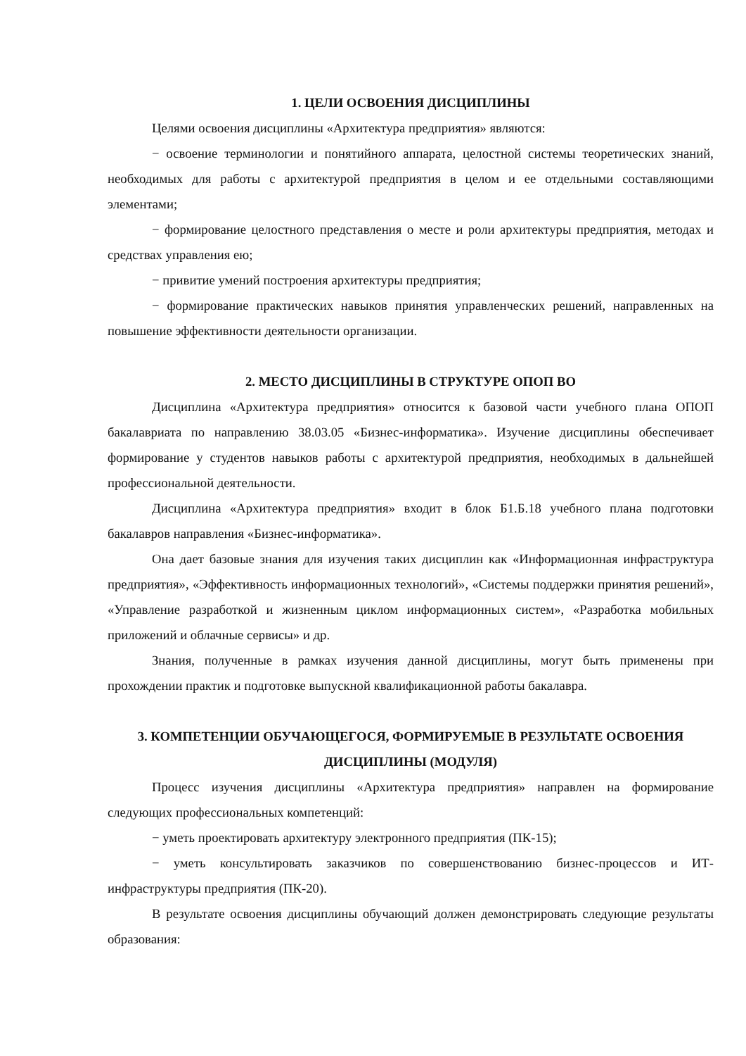1. ЦЕЛИ ОСВОЕНИЯ ДИСЦИПЛИНЫ
Целями освоения дисциплины «Архитектура предприятия» являются:
− освоение терминологии и понятийного аппарата, целостной системы теоретических знаний, необходимых для работы с архитектурой предприятия в целом и ее отдельными составляющими элементами;
− формирование целостного представления о месте и роли архитектуры предприятия, методах и средствах управления ею;
− привитие умений построения архитектуры предприятия;
− формирование практических навыков принятия управленческих решений, направленных на повышение эффективности деятельности организации.
2. МЕСТО ДИСЦИПЛИНЫ В СТРУКТУРЕ ОПОП ВО
Дисциплина «Архитектура предприятия» относится к базовой части учебного плана ОПОП бакалавриата по направлению 38.03.05 «Бизнес-информатика». Изучение дисциплины обеспечивает формирование у студентов навыков работы с архитектурой предприятия, необходимых в дальнейшей профессиональной деятельности.
Дисциплина «Архитектура предприятия» входит в блок Б1.Б.18 учебного плана подготовки бакалавров направления «Бизнес-информатика».
Она дает базовые знания для изучения таких дисциплин как «Информационная инфраструктура предприятия», «Эффективность информационных технологий», «Системы поддержки принятия решений», «Управление разработкой и жизненным циклом информационных систем», «Разработка мобильных приложений и облачные сервисы» и др.
Знания, полученные в рамках изучения данной дисциплины, могут быть применены при прохождении практик и подготовке выпускной квалификационной работы бакалавра.
3. КОМПЕТЕНЦИИ ОБУЧАЮЩЕГОСЯ, ФОРМИРУЕМЫЕ В РЕЗУЛЬТАТЕ ОСВОЕНИЯ ДИСЦИПЛИНЫ (МОДУЛЯ)
Процесс изучения дисциплины «Архитектура предприятия» направлен на формирование следующих профессиональных компетенций:
− уметь проектировать архитектуру электронного предприятия (ПК-15);
− уметь консультировать заказчиков по совершенствованию бизнес-процессов и ИТ-инфраструктуры предприятия (ПК-20).
В результате освоения дисциплины обучающий должен демонстрировать следующие результаты образования: